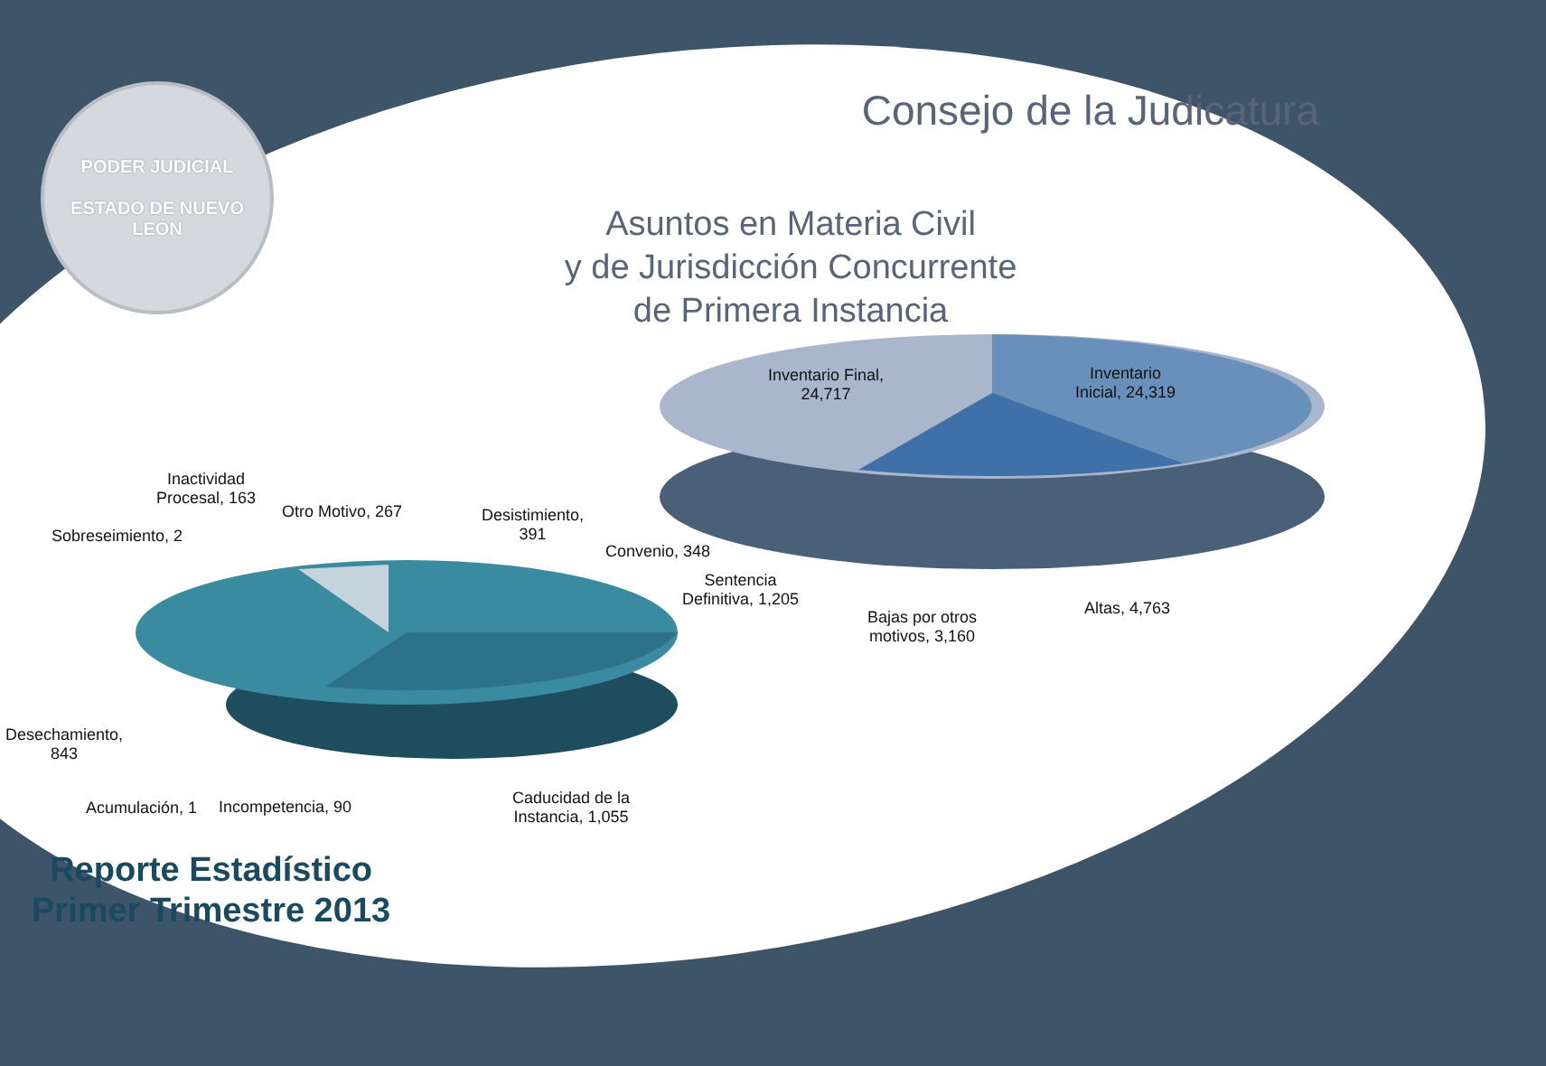PODER JUDICIAL
ESTADO DE NUEVO LEÓN
Consejo de la Judicatura
Asuntos en Materia Civil
y de Jurisdicción Concurrente
de Primera Instancia
Inventario Final,
24,717
Inventario
Inicial, 24,319
Sentencia
Definitiva, 1,205
Bajas por otros
motivos, 3,160
Altas, 4,763
Inactividad
Procesal, 163
Sobreseimiento, 2
Otro Motivo, 267
Desistimiento,
391
Convenio, 348
Desechamiento,
843
Acumulación, 1 Incompetencia, 90
Caducidad de la
Instancia, 1,055
Reporte Estadístico
Primer Trimestre 2013